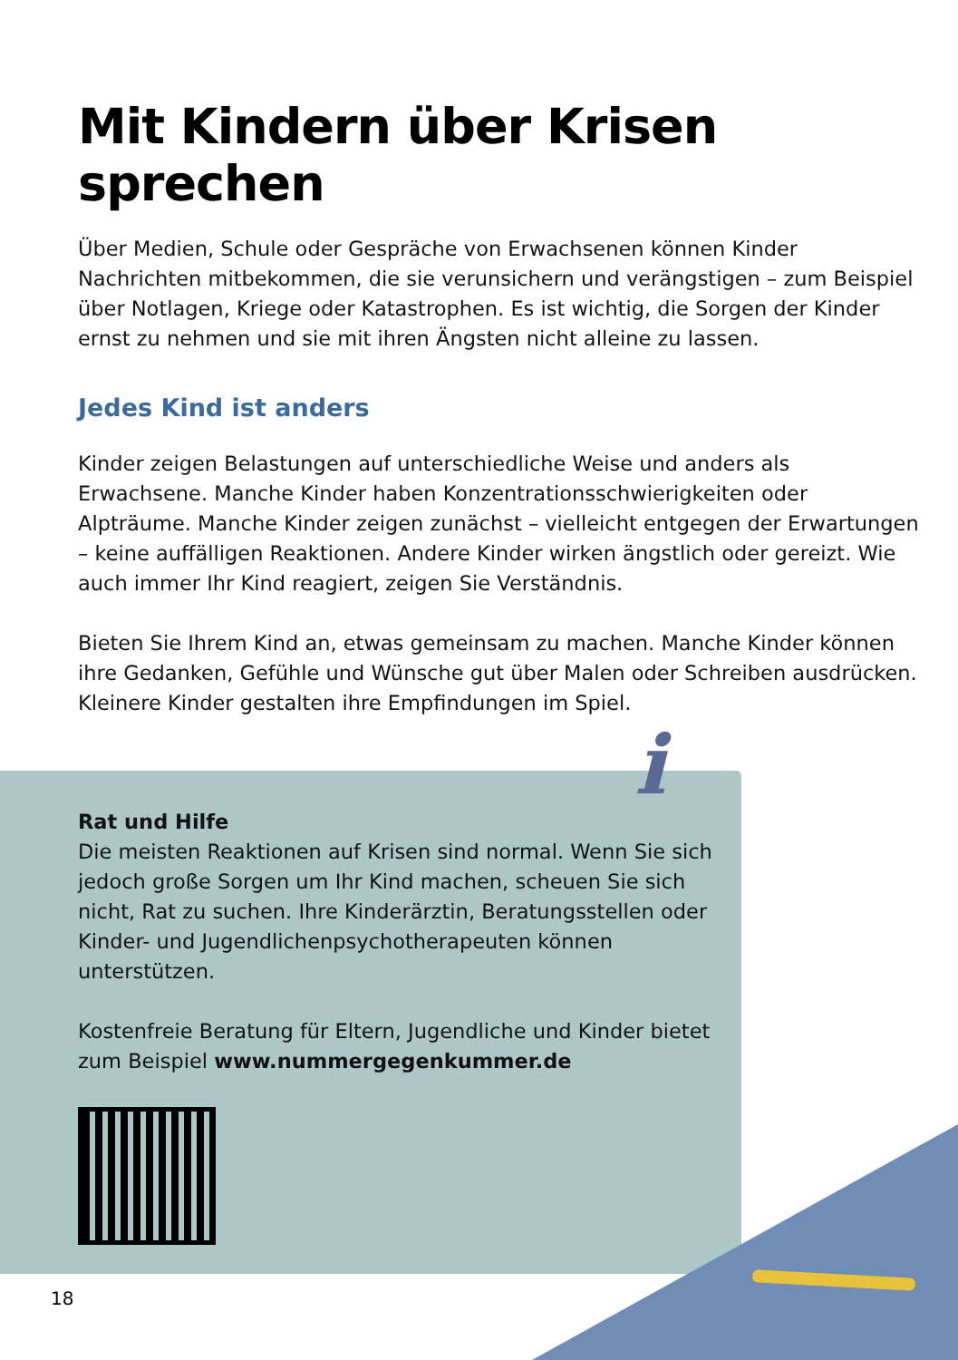Mit Kindern über Krisen sprechen
Über Medien, Schule oder Gespräche von Erwachsenen können Kinder Nachrichten mitbekommen, die sie verunsichern und verängstigen – zum Beispiel über Notlagen, Kriege oder Katastrophen. Es ist wichtig, die Sorgen der Kinder ernst zu nehmen und sie mit ihren Ängsten nicht alleine zu lassen.
Jedes Kind ist anders
Kinder zeigen Belastungen auf unterschiedliche Weise und anders als Erwachsene. Manche Kinder haben Konzentrationsschwierigkeiten oder Alpträume. Manche Kinder zeigen zunächst – vielleicht entgegen der Erwartungen – keine auffälligen Reaktionen. Andere Kinder wirken ängstlich oder gereizt. Wie auch immer Ihr Kind reagiert, zeigen Sie Verständnis.
Bieten Sie Ihrem Kind an, etwas gemeinsam zu machen. Manche Kinder können ihre Gedanken, Gefühle und Wünsche gut über Malen oder Schreiben ausdrücken. Kleinere Kinder gestalten ihre Empfindungen im Spiel.
i
Rat und Hilfe
Die meisten Reaktionen auf Krisen sind normal. Wenn Sie sich jedoch große Sorgen um Ihr Kind machen, scheuen Sie sich nicht, Rat zu suchen. Ihre Kinderärztin, Beratungsstellen oder Kinder- und Jugendlichenpsychotherapeuten können unterstützen.
Kostenfreie Beratung für Eltern, Jugendliche und Kinder bietet zum Beispiel www.nummergegenkummer.de
18